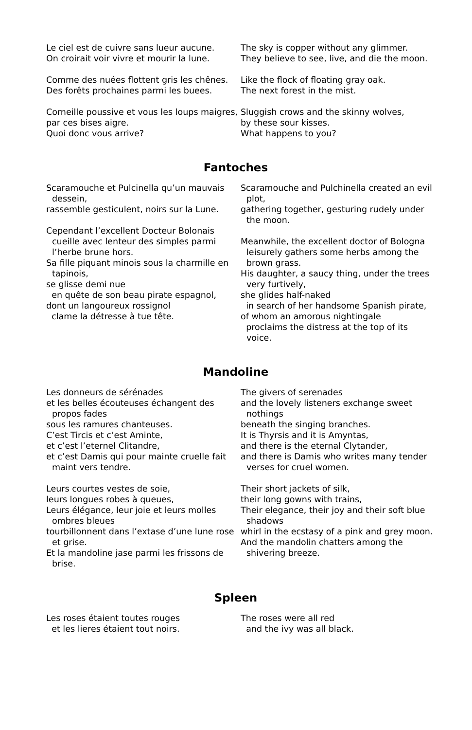Le ciel est de cuivre sans lueur aucune.
On croirait voir vivre et mourir la lune.
Comme des nuées flottent gris les chênes.
Des forêts prochaines parmi les buees.
Corneille poussive et vous les loups maigres,
par ces bises aigre.
Quoi donc vous arrive?
The sky is copper without any glimmer.
They believe to see, live, and die the moon.
Like the flock of floating gray oak.
The next forest in the mist.
Sluggish crows and the skinny wolves,
by these sour kisses.
What happens to you?
Fantoches
Scaramouche et Pulcinella qu’un mauvais dessein,
rassemble gesticulent, noirs sur la Lune.
Cependant l’excellent Docteur Bolonais cueille avec lenteur des simples parmi l’herbe brune hors.
Sa fille piquant minois sous la charmille en tapinois,
se glisse demi nue
en quête de son beau pirate espagnol,
dont un langoureux rossignol
clame la détresse à tue tête.
Scaramouche and Pulchinella created an evil plot,
gathering together, gesturing rudely under the moon.
Meanwhile, the excellent doctor of Bologna leisurely gathers some herbs among the brown grass.
His daughter, a saucy thing, under the trees very furtively,
she glides half-naked
in search of her handsome Spanish pirate,
of whom an amorous nightingale
proclaims the distress at the top of its voice.
Mandoline
Les donneurs de sérénades
et les belles écouteuses échangent des propos fades
sous les ramures chanteuses.
C’est Tircis et c’est Aminte,
et c’est l’eternel Clitandre,
et c’est Damis qui pour mainte cruelle fait maint vers tendre.
Leurs courtes vestes de soie,
leurs longues robes à queues,
Leurs élégance, leur joie et leurs molles ombres bleues
tourbillonnent dans l’extase d’une lune rose et grise.
Et la mandoline jase parmi les frissons de brise.
The givers of serenades
and the lovely listeners exchange sweet nothings
beneath the singing branches.
It is Thyrsis and it is Amyntas,
and there is the eternal Clytander,
and there is Damis who writes many tender verses for cruel women.
Their short jackets of silk,
their long gowns with trains,
Their elegance, their joy and their soft blue shadows
whirl in the ecstasy of a pink and grey moon.
And the mandolin chatters among the shivering breeze.
Spleen
Les roses étaient toutes rouges
et les lieres étaient tout noirs.
The roses were all red
and the ivy was all black.